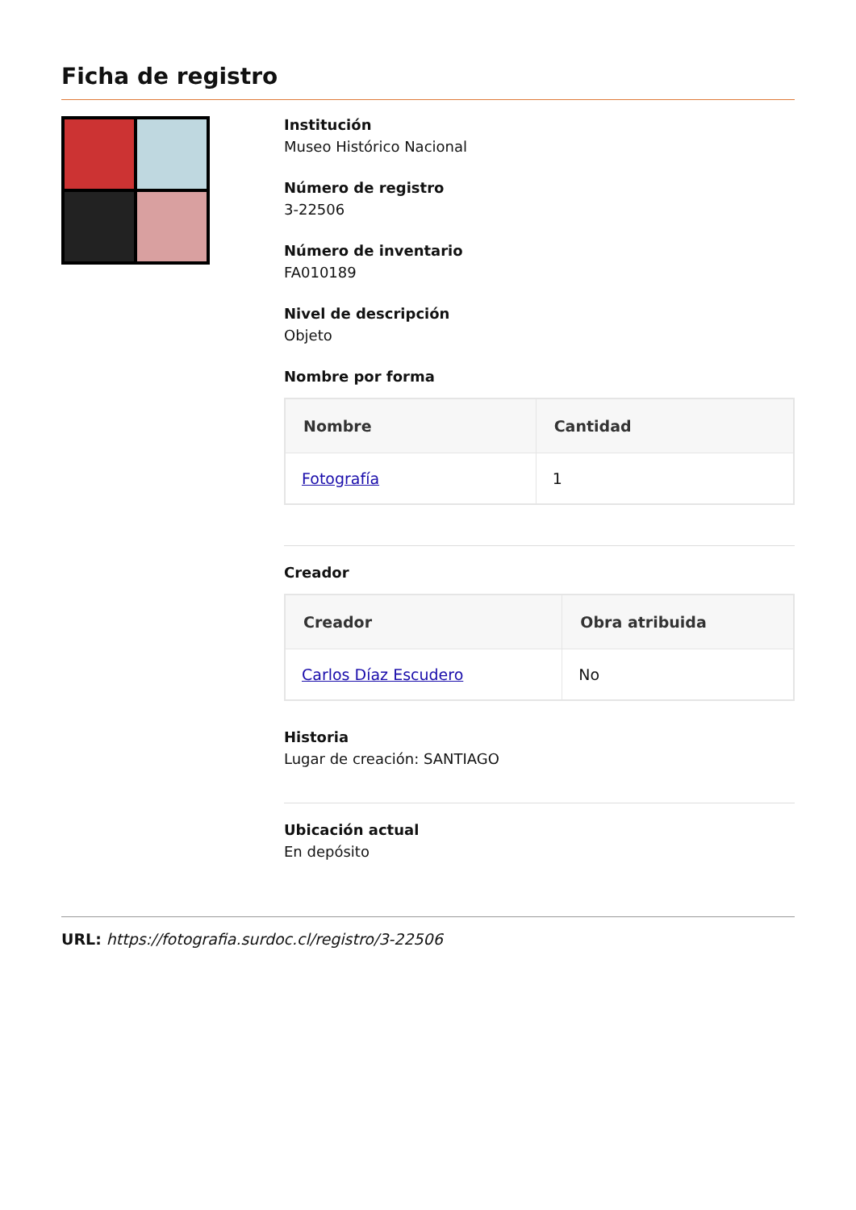Ficha de registro
Institución
Museo Histórico Nacional
Número de registro
3-22506
Número de inventario
FA010189
Nivel de descripción
Objeto
Nombre por forma
| Nombre | Cantidad |
| --- | --- |
| Fotografía | 1 |
Creador
| Creador | Obra atribuida |
| --- | --- |
| Carlos Díaz Escudero | No |
Historia
Lugar de creación: SANTIAGO
Ubicación actual
En depósito
URL: https://fotografia.surdoc.cl/registro/3-22506